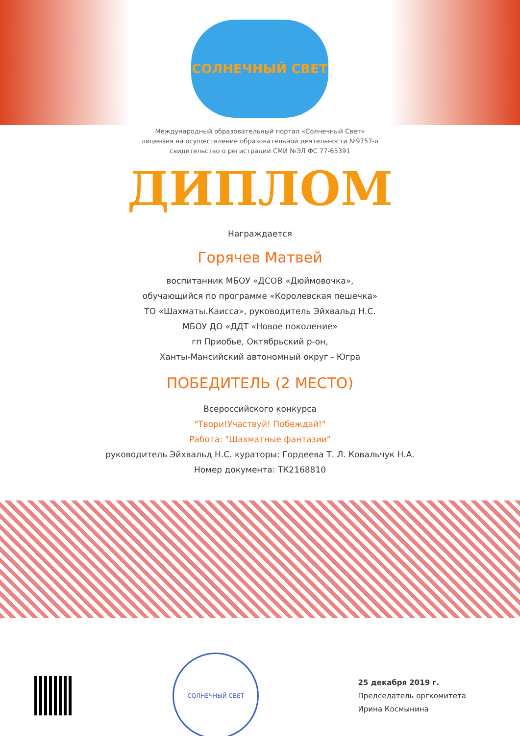СОЛНЕЧНЫЙ СВЕТ
Международный образовательный портал «Солнечный Свет»
лицензия на осуществление образовательной деятельности №9757-л
свидетельство о регистрации СМИ №ЭЛ ФС 77-65391
ДИПЛОМ
Награждается
Горячев Матвей
воспитанник МБОУ «ДСОВ «Дюймовочка»,
обучающийся по программе «Королевская пешечка»
ТО «Шахматы.Каисса», руководитель Эйхвальд Н.С.
МБОУ ДО «ДДТ «Новое поколение»
гп Приобье, Октябрьский р-он,
Ханты-Мансийский автономный округ - Югра
ПОБЕДИТЕЛЬ (2 МЕСТО)
Всероссийского конкурса
"Твори!Участвуй! Побеждай!"
Работа: "Шахматные фантазии"
руководитель Эйхвальд Н.С. кураторы: Гордеева Т. Л. Ковальчук Н.А.
Номер документа: ТК2168810
СОЛНЕЧНЫЙ СВЕТ
25 декабря 2019 г.
Председатель оргкомитета
Ирина Космынина